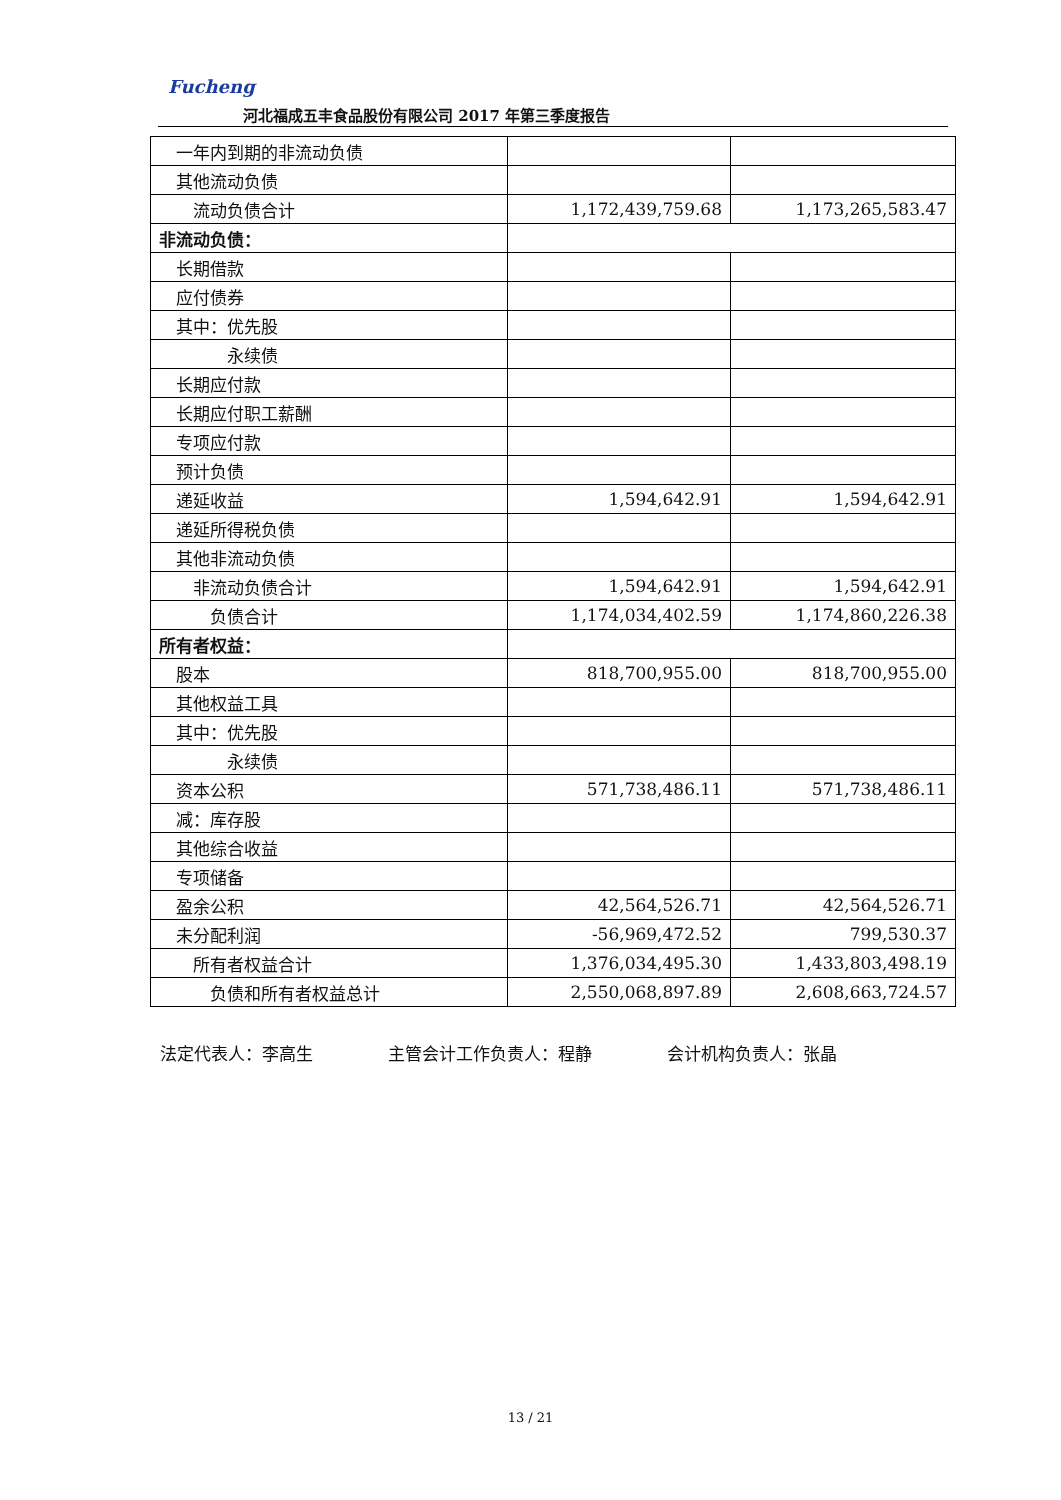Fucheng
河北福成五丰食品股份有限公司 2017 年第三季度报告
| 一年内到期的非流动负债 | | |
| 其他流动负债 | | |
| 流动负债合计 | 1,172,439,759.68 | 1,173,265,583.47 |
| 非流动负债： | | |
| 长期借款 | | |
| 应付债券 | | |
| 其中：优先股 | | |
| 永续债 | | |
| 长期应付款 | | |
| 长期应付职工薪酬 | | |
| 专项应付款 | | |
| 预计负债 | | |
| 递延收益 | 1,594,642.91 | 1,594,642.91 |
| 递延所得税负债 | | |
| 其他非流动负债 | | |
| 非流动负债合计 | 1,594,642.91 | 1,594,642.91 |
| 负债合计 | 1,174,034,402.59 | 1,174,860,226.38 |
| 所有者权益： | | |
| 股本 | 818,700,955.00 | 818,700,955.00 |
| 其他权益工具 | | |
| 其中：优先股 | | |
| 永续债 | | |
| 资本公积 | 571,738,486.11 | 571,738,486.11 |
| 减：库存股 | | |
| 其他综合收益 | | |
| 专项储备 | | |
| 盈余公积 | 42,564,526.71 | 42,564,526.71 |
| 未分配利润 | -56,969,472.52 | 799,530.37 |
| 所有者权益合计 | 1,376,034,495.30 | 1,433,803,498.19 |
| 负债和所有者权益总计 | 2,550,068,897.89 | 2,608,663,724.57 |
法定代表人：李高生 主管会计工作负责人：程静 会计机构负责人：张晶
13 / 21